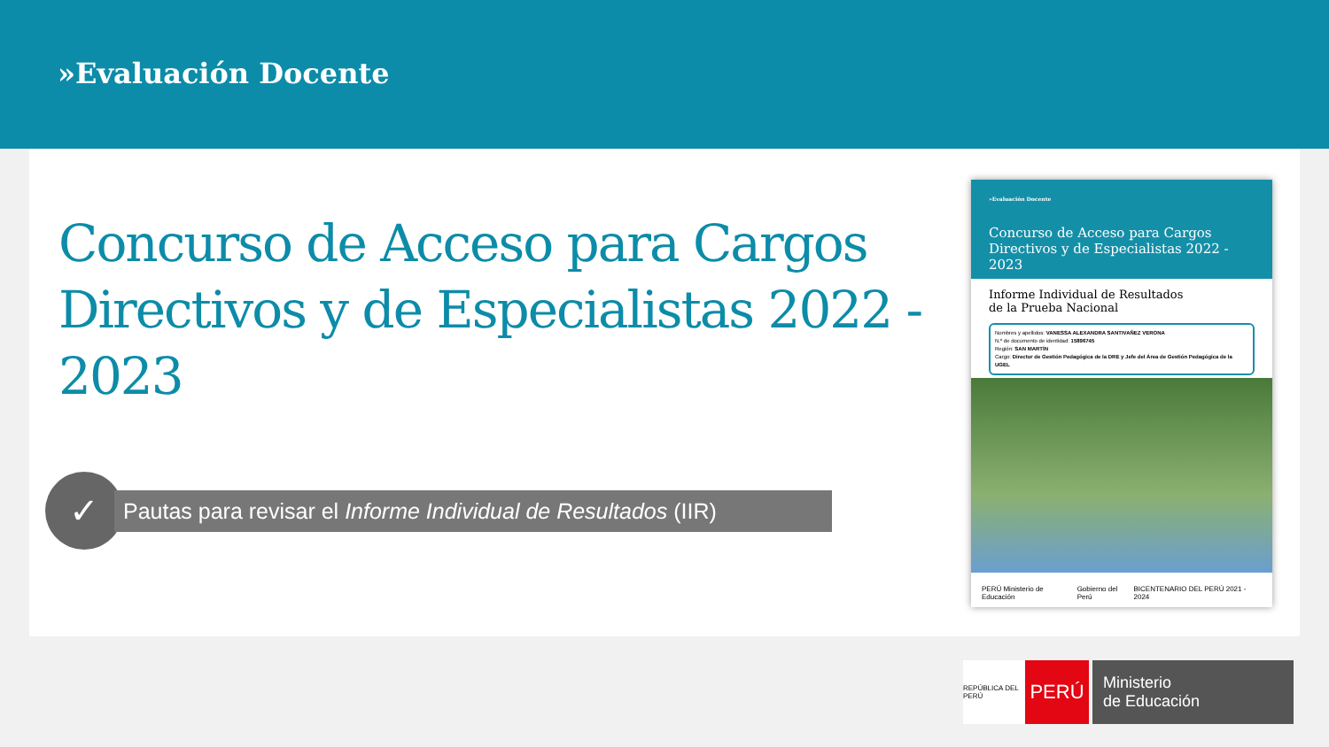»Evaluación Docente
Concurso de Acceso para Cargos Directivos y de Especialistas 2022 - 2023
✓
Pautas para revisar el Informe Individual de Resultados (IIR)
»Evaluación Docente
Concurso de Acceso para Cargos Directivos y de Especialistas 2022 - 2023
Informe Individual de Resultados
de la Prueba Nacional
Nombres y apellidos: VANESSA ALEXANDRA SANTIVAÑEZ VERONA
N.º de documento de identidad: 15896745
Región: SAN MARTÍN
Cargo: Director de Gestión Pedagógica de la DRE y Jefe del Área de Gestión Pedagógica de la UGEL
PERÚ Ministerio de Educación Gobierno del Perú BICENTENARIO DEL PERÚ 2021 - 2024
REPÚBLICA DEL PERÚ
PERÚ
Ministerio
de Educación